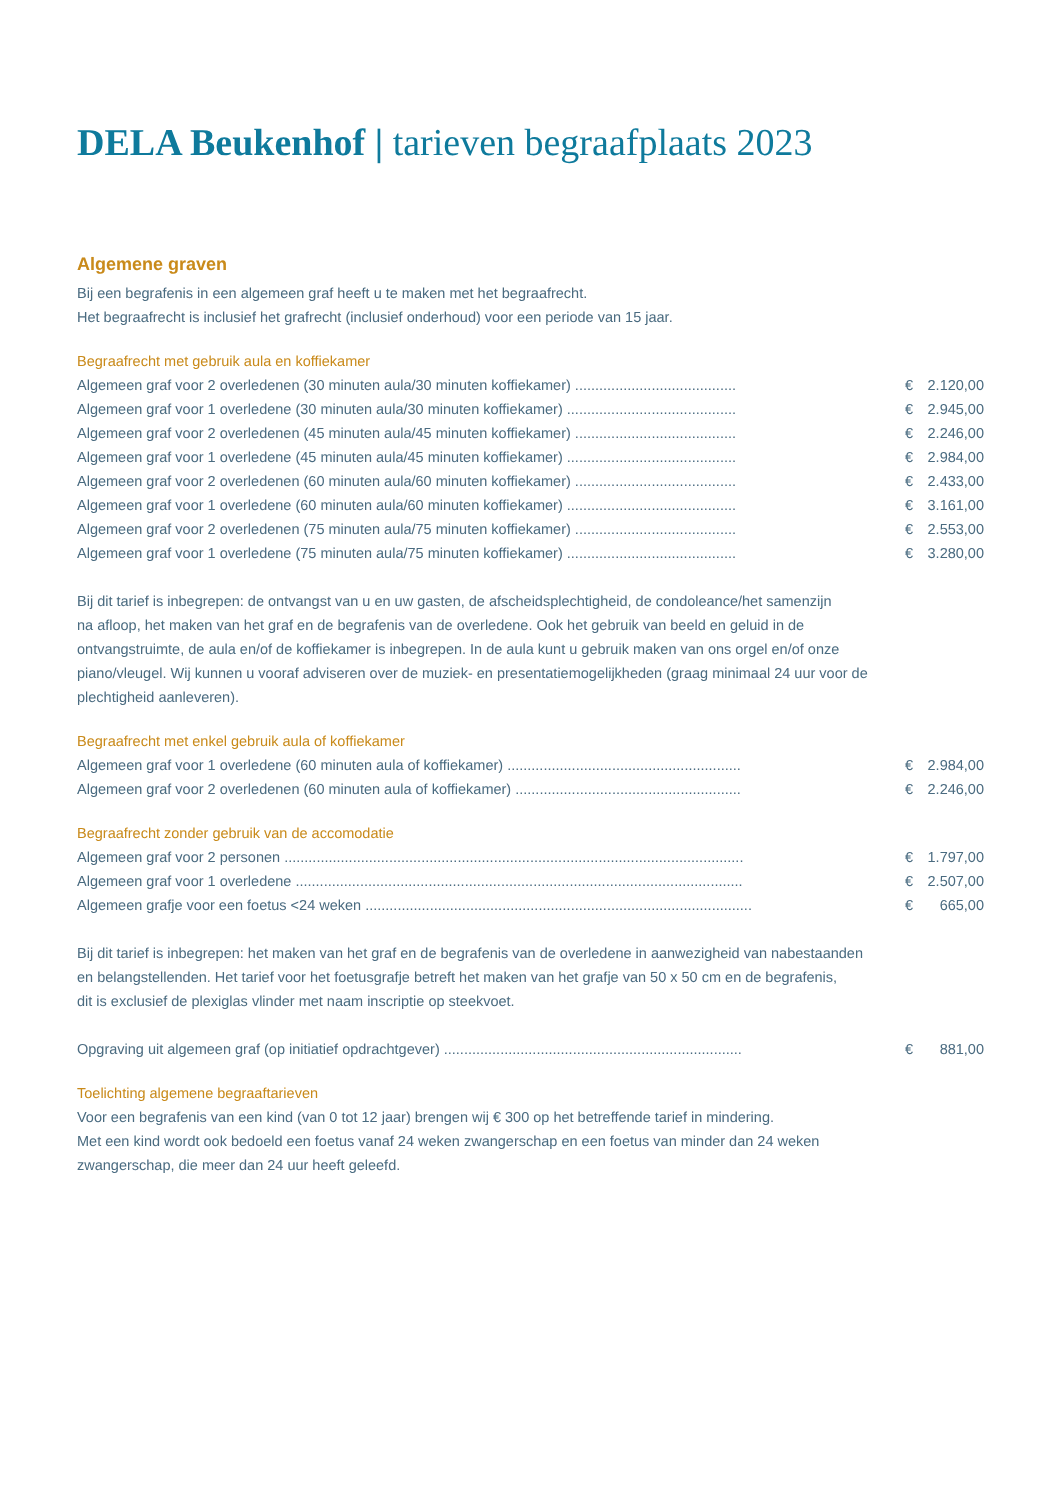DELA Beukenhof | tarieven begraafplaats 2023
Algemene graven
Bij een begrafenis in een algemeen graf heeft u te maken met het begraafrecht.
Het begraafrecht is inclusief het grafrecht (inclusief onderhoud) voor een periode van 15 jaar.
Begraafrecht met gebruik aula en koffiekamer
| Algemeen graf voor 2 overledenen (30 minuten aula/30 minuten koffiekamer) ........................................ | € | 2.120,00 |
| Algemeen graf voor 1 overledene (30 minuten aula/30 minuten koffiekamer) .......................................... | € | 2.945,00 |
| Algemeen graf voor 2 overledenen (45 minuten aula/45 minuten koffiekamer) ........................................ | € | 2.246,00 |
| Algemeen graf voor 1 overledene (45 minuten aula/45 minuten koffiekamer) .......................................... | € | 2.984,00 |
| Algemeen graf voor 2 overledenen (60 minuten aula/60 minuten koffiekamer) ........................................ | € | 2.433,00 |
| Algemeen graf voor 1 overledene (60 minuten aula/60 minuten koffiekamer) .......................................... | € | 3.161,00 |
| Algemeen graf voor 2 overledenen (75 minuten aula/75 minuten koffiekamer) ........................................ | € | 2.553,00 |
| Algemeen graf voor 1 overledene (75 minuten aula/75 minuten koffiekamer) .......................................... | € | 3.280,00 |
Bij dit tarief is inbegrepen: de ontvangst van u en uw gasten, de afscheidsplechtigheid, de condoleance/het samenzijn
na afloop, het maken van het graf en de begrafenis van de overledene. Ook het gebruik van beeld en geluid in de
ontvangstruimte, de aula en/of de koffiekamer is inbegrepen. In de aula kunt u gebruik maken van ons orgel en/of onze
piano/vleugel. Wij kunnen u vooraf adviseren over de muziek- en presentatiemogelijkheden (graag minimaal 24 uur voor de
plechtigheid aanleveren).
Begraafrecht met enkel gebruik aula of koffiekamer
| Algemeen graf voor 1 overledene (60 minuten aula of koffiekamer) .......................................................... | € | 2.984,00 |
| Algemeen graf voor 2 overledenen (60 minuten aula of koffiekamer) ........................................................ | € | 2.246,00 |
Begraafrecht zonder gebruik van de accomodatie
| Algemeen graf voor 2 personen .................................................................................................................. | € | 1.797,00 |
| Algemeen graf voor 1 overledene ............................................................................................................... | € | 2.507,00 |
| Algemeen grafje voor een foetus <24 weken ................................................................................................ | € | 665,00 |
Bij dit tarief is inbegrepen: het maken van het graf en de begrafenis van de overledene in aanwezigheid van nabestaanden
en belangstellenden. Het tarief voor het foetusgrafje betreft het maken van het grafje van 50 x 50 cm en de begrafenis,
dit is exclusief de plexiglas vlinder met naam inscriptie op steekvoet.
| Opgraving uit algemeen graf (op initiatief opdrachtgever) .......................................................................... | € | 881,00 |
Toelichting algemene begraaftarieven
Voor een begrafenis van een kind (van 0 tot 12 jaar) brengen wij € 300 op het betreffende tarief in mindering.
Met een kind wordt ook bedoeld een foetus vanaf 24 weken zwangerschap en een foetus van minder dan 24 weken
zwangerschap, die meer dan 24 uur heeft geleefd.